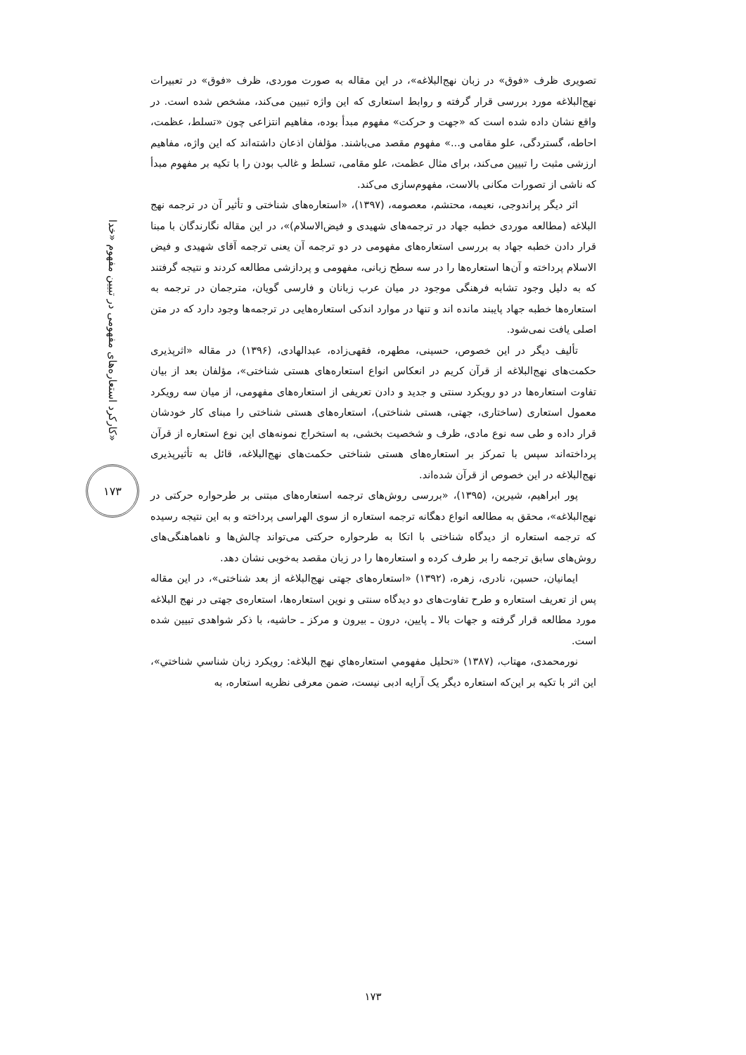کارکرد استعاره‌های مفهومی در تبیین مفهوم «خدا»
۱۷۳
تصویری ظرف «فوق» در زبان نهج‌البلاغه»، در این مقاله به صورت موردی، ظرف «فوق» در تعبیرات نهج‌البلاغه مورد بررسی قرار گرفته و روابط استعاری که این واژه تبیین می‌کند، مشخص شده است. در واقع نشان داده شده است که «جهت و حرکت» مفهوم مبدأ بوده، مفاهیم انتزاعی چون «تسلط، عظمت، احاطه، گستردگی، علو مقامی و...» مفهوم مقصد می‌باشند. مؤلفان اذعان داشته‌اند که این واژه، مفاهیم ارزشی مثبت را تبیین می‌کند، برای مثال عظمت، علو مقامی، تسلط و غالب بودن را با تکیه بر مفهوم مبدأ که ناشی از تصورات مکانی بالاست، مفهوم‌سازی می‌کند.
اثر دیگر پراندوجی، نعیمه، محتشم، معصومه، (۱۳۹۷)، «استعاره‌های شناختی و تأثیر آن در ترجمه نهج البلاغه (مطالعه موردی خطبه جهاد در ترجمه‌های شهیدی و فیض‌الاسلام)»، در این مقاله نگارندگان با مبنا قرار دادن خطبه جهاد به بررسی استعاره‌های مفهومی در دو ترجمه آن یعنی ترجمه آقای شهیدی و فیض الاسلام پرداخته و آن‌ها استعاره‌ها را در سه سطح زبانی، مفهومی و پردازشی مطالعه کردند و نتیجه گرفتند که به دلیل وجود تشابه فرهنگی موجود در میان عرب زبانان و فارسی گویان، مترجمان در ترجمه به استعاره‌ها خطبه جهاد پایبند مانده اند و تنها در موارد اندکی استعاره‌هایی در ترجمه‌ها وجود دارد که در متن اصلی یافت نمی‌شود.
تألیف دیگر در این خصوص، حسینی، مطهره، فقهی‌زاده، عبدالهادی، (۱۳۹۶) در مقاله «اثرپذیری حکمت‌های نهج‌البلاغه از قرآن کریم در انعکاس انواع استعاره‌های هستی شناختی»، مؤلفان بعد از بیان تفاوت استعاره‌ها در دو رویکرد سنتی و جدید و دادن تعریفی از استعاره‌های مفهومی، از میان سه رویکرد معمول استعاری (ساختاری، جهتی، هستی شناختی)، استعاره‌های هستی شناختی را مبنای کار خودشان قرار داده و طی سه نوع مادی، ظرف و شخصیت بخشی، به استخراج نمونه‌های این نوع استعاره از قرآن پرداخته‌اند سپس با تمرکز بر استعاره‌های هستی شناختی حکمت‌های نهج‌البلاغه، قائل به تأثیرپذیری نهج‌البلاغه در این خصوص از قرآن شده‌اند.
پور ابراهیم، شیرین، (۱۳۹۵)، «بررسی روش‌های ترجمه استعاره‌های مبتنی بر طرحواره حرکتی در نهج‌البلاغه»، محقق به مطالعه انواع دهگانه ترجمه استعاره از سوی الهراسی پرداخته و به این نتیجه رسیده که ترجمه استعاره از دیدگاه شناختی با اتکا به طرحواره حرکتی می‌تواند چالش‌ها و ناهماهنگی‌های روش‌های سابق ترجمه را بر طرف کرده و استعاره‌ها را در زبان مقصد به‌خوبی نشان دهد.
ایمانیان، حسین، نادری، زهره، (۱۳۹۲) «استعاره‌های جهتی نهج‌البلاغه از بعد شناختی»، در این مقاله پس از تعریف استعاره و طرح تفاوت‌های دو دیدگاه سنتی و نوین استعاره‌ها، استعاره‌ی جهتی در نهج البلاغه مورد مطالعه قرار گرفته و جهات بالا ـ پایین، درون ـ بیرون و مرکز ـ حاشیه، با ذکر شواهدی تبیین شده است.
نورمحمدی، مهتاب، (۱۳۸۷) «تحلیل مفهومي استعاره‌هاي نهج البلاغه: رویکرد زبان شناسي شناختي»، این اثر با تکیه بر این‌که استعاره دیگر یک آرایه ادبی نیست، ضمن معرفی نظریه استعاره، به
۱۷۳